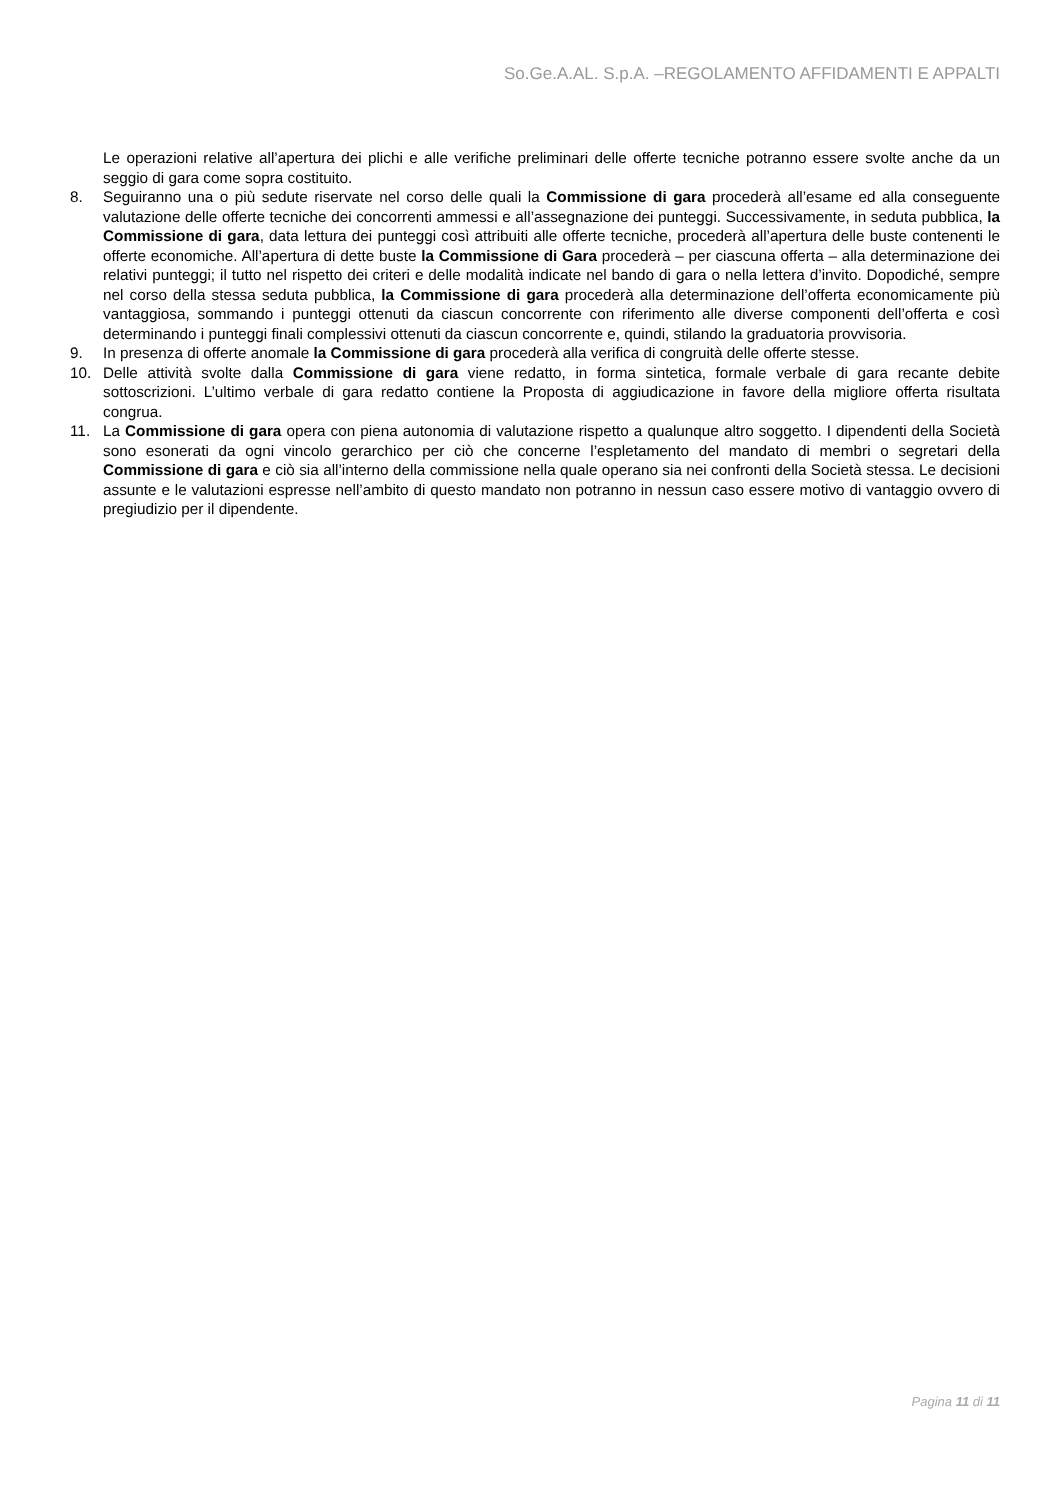So.Ge.A.AL. S.p.A. –REGOLAMENTO AFFIDAMENTI E APPALTI
Le operazioni relative all’apertura dei plichi e alle verifiche preliminari delle offerte tecniche potranno essere svolte anche da un seggio di gara come sopra costituito.
8. Seguiranno una o più sedute riservate nel corso delle quali la Commissione di gara procederà all’esame ed alla conseguente valutazione delle offerte tecniche dei concorrenti ammessi e all’assegnazione dei punteggi. Successivamente, in seduta pubblica, la Commissione di gara, data lettura dei punteggi così attribuiti alle offerte tecniche, procederà all’apertura delle buste contenenti le offerte economiche. All’apertura di dette buste la Commissione di Gara procederà – per ciascuna offerta – alla determinazione dei relativi punteggi; il tutto nel rispetto dei criteri e delle modalità indicate nel bando di gara o nella lettera d’invito. Dopodiché, sempre nel corso della stessa seduta pubblica, la Commissione di gara procederà alla determinazione dell’offerta economicamente più vantaggiosa, sommando i punteggi ottenuti da ciascun concorrente con riferimento alle diverse componenti dell’offerta e così determinando i punteggi finali complessivi ottenuti da ciascun concorrente e, quindi, stilando la graduatoria provvisoria.
9. In presenza di offerte anomale la Commissione di gara procederà alla verifica di congruità delle offerte stesse.
10. Delle attività svolte dalla Commissione di gara viene redatto, in forma sintetica, formale verbale di gara recante debite sottoscrizioni. L’ultimo verbale di gara redatto contiene la Proposta di aggiudicazione in favore della migliore offerta risultata congrua.
11. La Commissione di gara opera con piena autonomia di valutazione rispetto a qualunque altro soggetto. I dipendenti della Società sono esonerati da ogni vincolo gerarchico per ciò che concerne l’espletamento del mandato di membri o segretari della Commissione di gara e ciò sia all’interno della commissione nella quale operano sia nei confronti della Società stessa. Le decisioni assunte e le valutazioni espresse nell’ambito di questo mandato non potranno in nessun caso essere motivo di vantaggio ovvero di pregiudizio per il dipendente.
Pagina 11 di 11